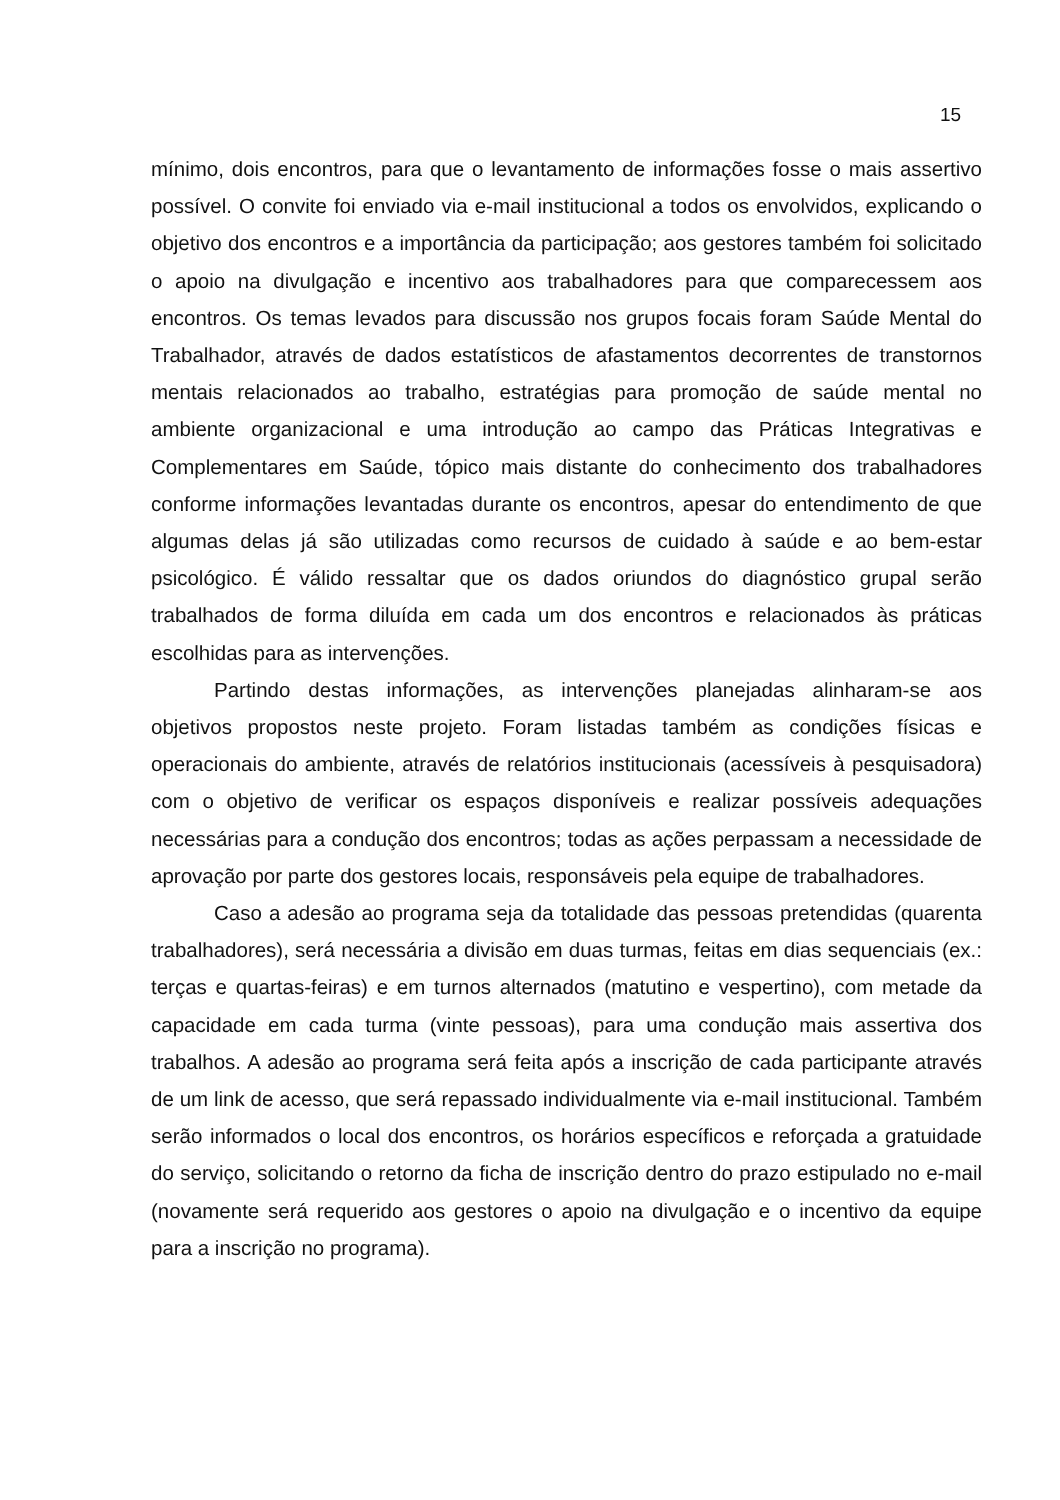15
mínimo, dois encontros, para que o levantamento de informações fosse o mais assertivo possível. O convite foi enviado via e-mail institucional a todos os envolvidos, explicando o objetivo dos encontros e a importância da participação; aos gestores também foi solicitado o apoio na divulgação e incentivo aos trabalhadores para que comparecessem aos encontros. Os temas levados para discussão nos grupos focais foram Saúde Mental do Trabalhador, através de dados estatísticos de afastamentos decorrentes de transtornos mentais relacionados ao trabalho, estratégias para promoção de saúde mental no ambiente organizacional e uma introdução ao campo das Práticas Integrativas e Complementares em Saúde, tópico mais distante do conhecimento dos trabalhadores conforme informações levantadas durante os encontros, apesar do entendimento de que algumas delas já são utilizadas como recursos de cuidado à saúde e ao bem-estar psicológico. É válido ressaltar que os dados oriundos do diagnóstico grupal serão trabalhados de forma diluída em cada um dos encontros e relacionados às práticas escolhidas para as intervenções.
Partindo destas informações, as intervenções planejadas alinharam-se aos objetivos propostos neste projeto. Foram listadas também as condições físicas e operacionais do ambiente, através de relatórios institucionais (acessíveis à pesquisadora) com o objetivo de verificar os espaços disponíveis e realizar possíveis adequações necessárias para a condução dos encontros; todas as ações perpassam a necessidade de aprovação por parte dos gestores locais, responsáveis pela equipe de trabalhadores.
Caso a adesão ao programa seja da totalidade das pessoas pretendidas (quarenta trabalhadores), será necessária a divisão em duas turmas, feitas em dias sequenciais (ex.: terças e quartas-feiras) e em turnos alternados (matutino e vespertino), com metade da capacidade em cada turma (vinte pessoas), para uma condução mais assertiva dos trabalhos. A adesão ao programa será feita após a inscrição de cada participante através de um link de acesso, que será repassado individualmente via e-mail institucional. Também serão informados o local dos encontros, os horários específicos e reforçada a gratuidade do serviço, solicitando o retorno da ficha de inscrição dentro do prazo estipulado no e-mail (novamente será requerido aos gestores o apoio na divulgação e o incentivo da equipe para a inscrição no programa).